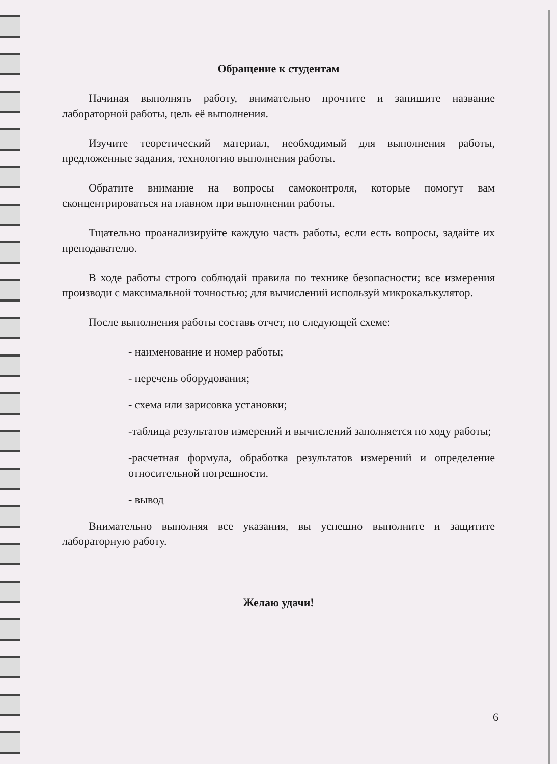Обращение к студентам
Начиная выполнять работу, внимательно прочтите и запишите название лабораторной работы, цель её выполнения.
Изучите теоретический материал, необходимый для выполнения работы, предложенные задания, технологию выполнения работы.
Обратите внимание на вопросы самоконтроля, которые помогут вам сконцентрироваться на главном при выполнении работы.
Тщательно проанализируйте каждую часть работы, если есть вопросы, задайте их преподавателю.
В ходе работы строго соблюдай правила по технике безопасности; все измерения производи с максимальной точностью; для вычислений используй микрокалькулятор.
После выполнения работы составь отчет, по следующей схеме:
- наименование и номер работы;
- перечень оборудования;
- схема или зарисовка установки;
-таблица результатов измерений и вычислений заполняется по ходу работы;
-расчетная формула, обработка результатов измерений и определение относительной погрешности.
- вывод
Внимательно выполняя все указания, вы успешно выполните и защитите лабораторную работу.
Желаю удачи!
6